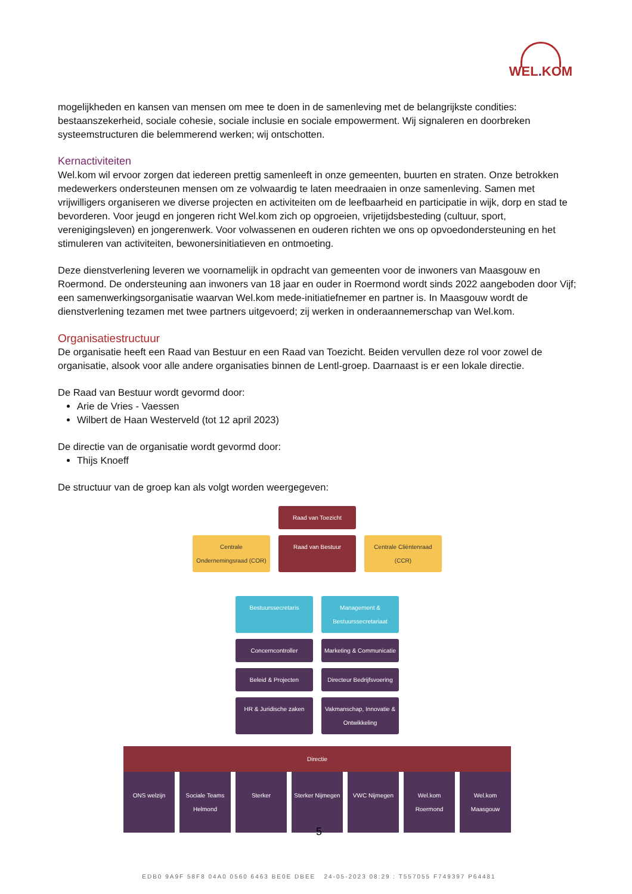WEL. KOM
mogelijkheden en kansen van mensen om mee te doen in de samenleving met de belangrijkste condities: bestaanszekerheid, sociale cohesie, sociale inclusie en sociale empowerment. Wij signaleren en doorbreken systeemstructuren die belemmerend werken; wij ontschotten.
Kernactiviteiten
Wel.kom wil ervoor zorgen dat iedereen prettig samenleeft in onze gemeenten, buurten en straten. Onze betrokken medewerkers ondersteunen mensen om ze volwaardig te laten meedraaien in onze samenleving. Samen met vrijwilligers organiseren we diverse projecten en activiteiten om de leefbaarheid en participatie in wijk, dorp en stad te bevorderen. Voor jeugd en jongeren richt Wel.kom zich op opgroeien, vrijetijdsbesteding (cultuur, sport, verenigingsleven) en jongerenwerk. Voor volwassenen en ouderen richten we ons op opvoedondersteuning en het stimuleren van activiteiten, bewonersinitiatieven en ontmoeting.
Deze dienstverlening leveren we voornamelijk in opdracht van gemeenten voor de inwoners van Maasgouw en Roermond. De ondersteuning aan inwoners van 18 jaar en ouder in Roermond wordt sinds 2022 aangeboden door Vijf; een samenwerkingsorganisatie waarvan Wel.kom mede-initiatiefnemer en partner is. In Maasgouw wordt de dienstverlening tezamen met twee partners uitgevoerd; zij werken in onderaannemerschap van Wel.kom.
Organisatiestructuur
De organisatie heeft een Raad van Bestuur en een Raad van Toezicht. Beiden vervullen deze rol voor zowel de organisatie, alsook voor alle andere organisaties binnen de Lentl-groep. Daarnaast is er een lokale directie.
De Raad van Bestuur wordt gevormd door:
Arie de Vries - Vaessen
Wilbert de Haan Westerveld (tot 12 april 2023)
De directie van de organisatie wordt gevormd door:
Thijs Knoeff
De structuur van de groep kan als volgt worden weergegeven:
Raad van Toezicht
Centrale Ondernemingsraad (COR)
Raad van Bestuur Centrale Cliëntenraad (CCR)
Bestuurssecretaris Management & Bestuurssecretariaat
Concerncontroller Marketing & Communicatie
Beleid & Projecten Directeur Bedrijfsvoering
HR & Juridische zaken
Vakmanschap, Innovatie & Ontwikkeling
Directie
ONS welzijn Sociale Teams Helmond Sterker Sterker Nijmegen VWC Nijmegen Wel.kom Roermond Wel.kom Maasgouw
5
EDB0 9A9F 58F8 04A0 0560 6463 BE0E DBEE 24-05-2023 08:29 : T557055 F749397 P64481